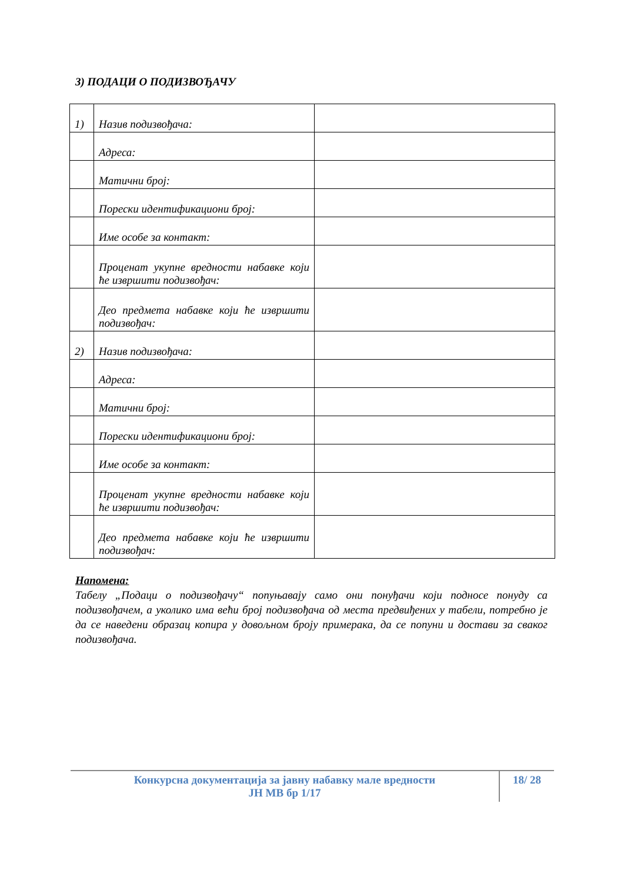3) ПОДАЦИ О ПОДИЗВОЂАЧУ
| 1) | Назив подизвођача: | |
| | Адреса: | |
| | Матични број: | |
| | Порески идентификациони број: | |
| | Име особе за контакт: | |
| | Проценат укупне вредности набавке који ће извршити подизвођач: | |
| | Део предмета набавке који ће извршити подизвођач: | |
| 2) | Назив подизвођача: | |
| | Адреса: | |
| | Матични број: | |
| | Порески идентификациони број: | |
| | Име особе за контакт: | |
| | Проценат укупне вредности набавке који ће извршити подизвођач: | |
| | Део предмета набавке који ће извршити подизвођач: | |
Напомена:
Табелу „Подаци о подизвођачу“ попуњавају само они понуђачи који подносе понуду са подизвођачем, а уколико има већи број подизвођача од места предвиђених у табели, потребно је да се наведени образац копира у довољном броју примерака, да се попуни и достави за сваког подизвођача.
Конкурсна документација за јавну набавку мале вредности
ЈН МВ бр 1/17
18/ 28